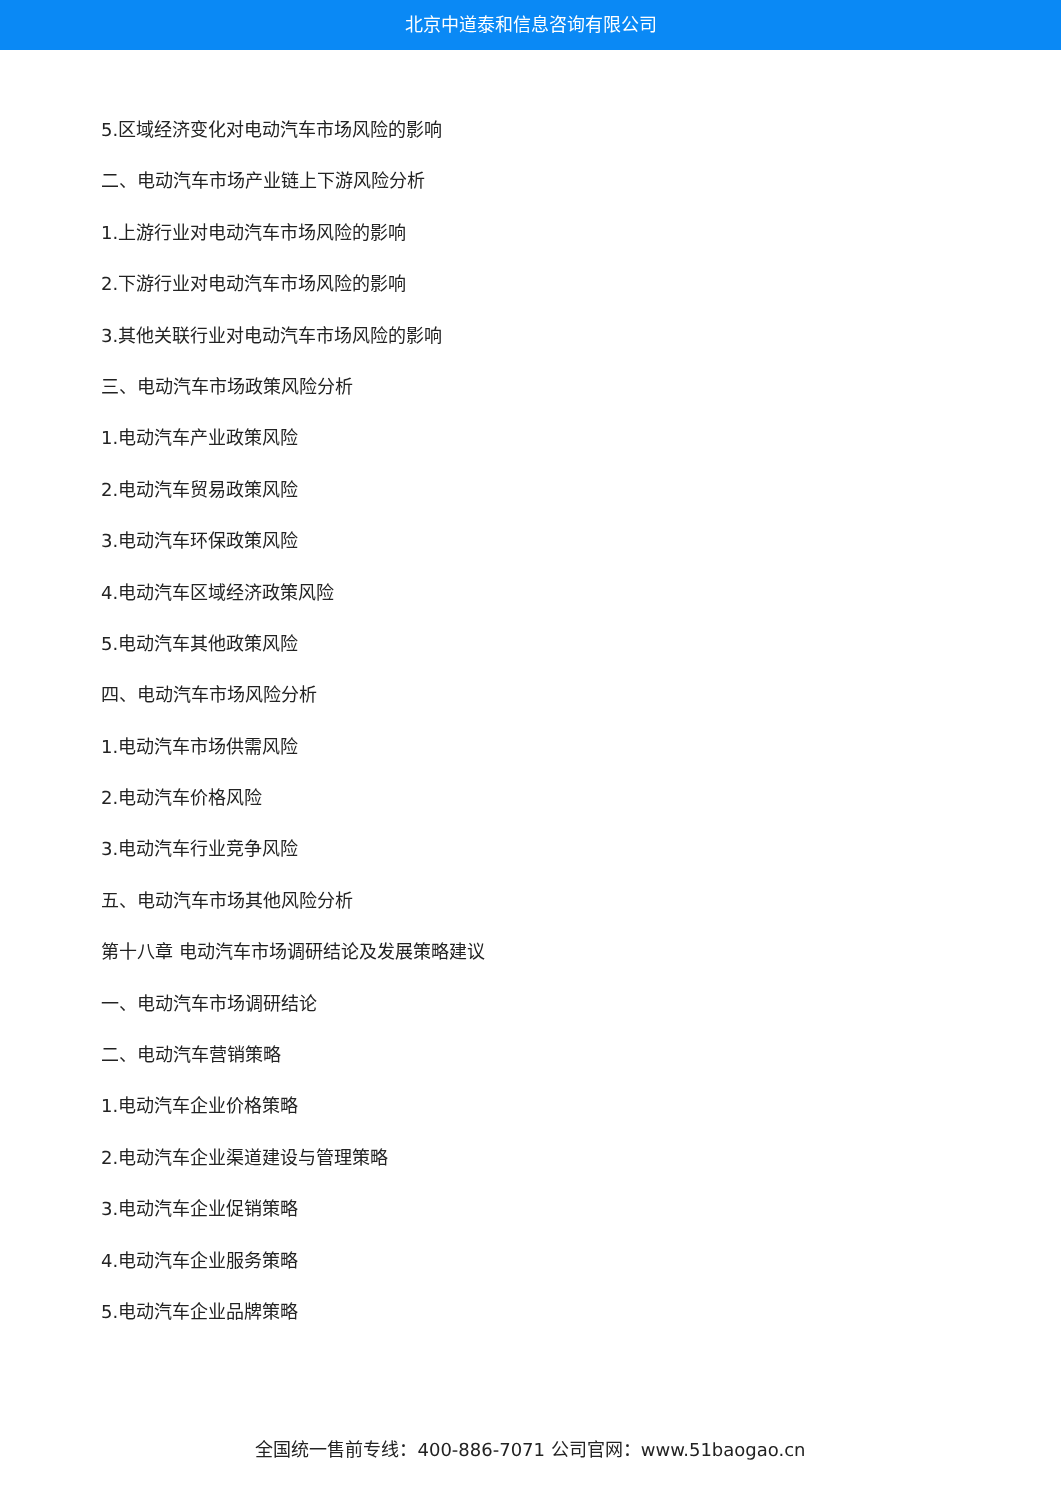北京中道泰和信息咨询有限公司
5.区域经济变化对电动汽车市场风险的影响
二、电动汽车市场产业链上下游风险分析
1.上游行业对电动汽车市场风险的影响
2.下游行业对电动汽车市场风险的影响
3.其他关联行业对电动汽车市场风险的影响
三、电动汽车市场政策风险分析
1.电动汽车产业政策风险
2.电动汽车贸易政策风险
3.电动汽车环保政策风险
4.电动汽车区域经济政策风险
5.电动汽车其他政策风险
四、电动汽车市场风险分析
1.电动汽车市场供需风险
2.电动汽车价格风险
3.电动汽车行业竞争风险
五、电动汽车市场其他风险分析
第十八章 电动汽车市场调研结论及发展策略建议
一、电动汽车市场调研结论
二、电动汽车营销策略
1.电动汽车企业价格策略
2.电动汽车企业渠道建设与管理策略
3.电动汽车企业促销策略
4.电动汽车企业服务策略
5.电动汽车企业品牌策略
全国统一售前专线：400-886-7071 公司官网：www.51baogao.cn